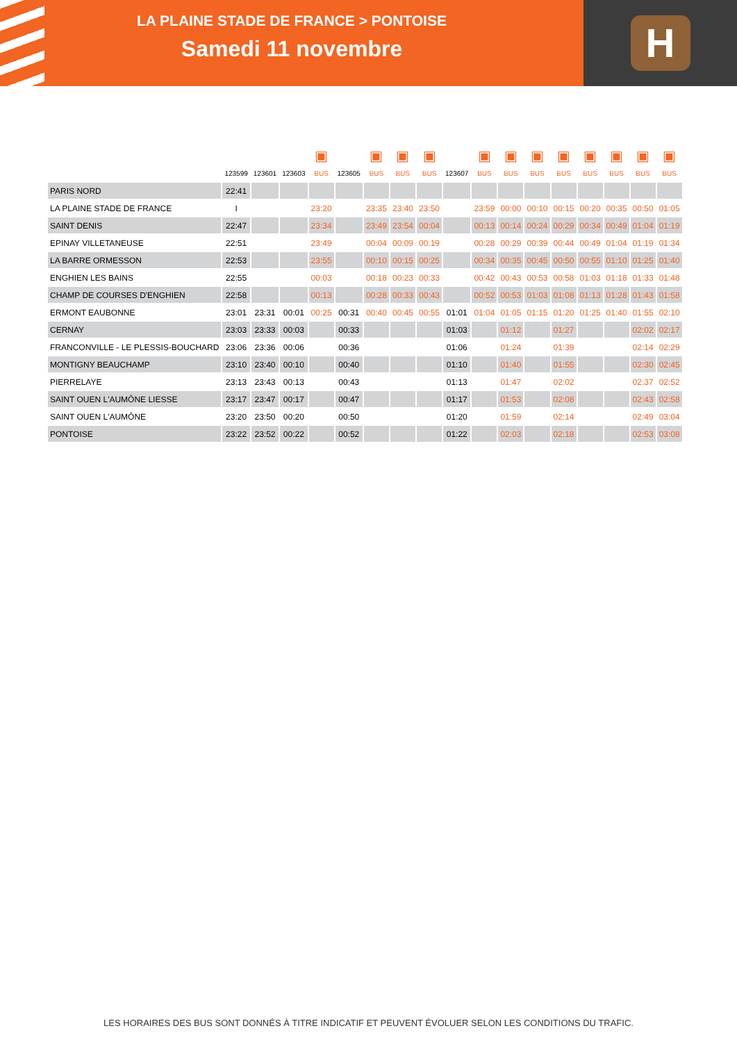LA PLAINE STADE DE FRANCE > PONTOISE
Samedi 11 novembre
H
| | | | | ▣ | | ▣ | ▣ | ▣ | | ▣ | ▣ | ▣ | ▣ | ▣ | ▣ | ▣ | ▣ |
| | 123599 | 123601 | 123603 | BUS | 123605 | BUS | BUS | BUS | 123607 | BUS | BUS | BUS | BUS | BUS | BUS | BUS | BUS |
| PARIS NORD | 22:41 | | | | | | | | | | | | | | | | |
| LA PLAINE STADE DE FRANCE | I | | | 23:20 | | 23:35 | 23:40 | 23:50 | | 23:59 | 00:00 | 00:10 | 00:15 | 00:20 | 00:35 | 00:50 | 01:05 |
| SAINT DENIS | 22:47 | | | 23:34 | | 23:49 | 23:54 | 00:04 | | 00:13 | 00:14 | 00:24 | 00:29 | 00:34 | 00:49 | 01:04 | 01:19 |
| EPINAY VILLETANEUSE | 22:51 | | | 23:49 | | 00:04 | 00:09 | 00:19 | | 00:28 | 00:29 | 00:39 | 00:44 | 00:49 | 01:04 | 01:19 | 01:34 |
| LA BARRE ORMESSON | 22:53 | | | 23:55 | | 00:10 | 00:15 | 00:25 | | 00:34 | 00:35 | 00:45 | 00:50 | 00:55 | 01:10 | 01:25 | 01:40 |
| ENGHIEN LES BAINS | 22:55 | | | 00:03 | | 00:18 | 00:23 | 00:33 | | 00:42 | 00:43 | 00:53 | 00:58 | 01:03 | 01:18 | 01:33 | 01:48 |
| CHAMP DE COURSES D'ENGHIEN | 22:58 | | | 00:13 | | 00:28 | 00:33 | 00:43 | | 00:52 | 00:53 | 01:03 | 01:08 | 01:13 | 01:28 | 01:43 | 01:58 |
| ERMONT EAUBONNE | 23:01 | 23:31 | 00:01 | 00:25 | 00:31 | 00:40 | 00:45 | 00:55 | 01:01 | 01:04 | 01:05 | 01:15 | 01:20 | 01:25 | 01:40 | 01:55 | 02:10 |
| CERNAY | 23:03 | 23:33 | 00:03 | | 00:33 | | | | 01:03 | | 01:12 | | 01:27 | | | 02:02 | 02:17 |
| FRANCONVILLE - LE PLESSIS-BOUCHARD | 23:06 | 23:36 | 00:06 | | 00:36 | | | | 01:06 | | 01:24 | | 01:39 | | | 02:14 | 02:29 |
| MONTIGNY BEAUCHAMP | 23:10 | 23:40 | 00:10 | | 00:40 | | | | 01:10 | | 01:40 | | 01:55 | | | 02:30 | 02:45 |
| PIERRELAYE | 23:13 | 23:43 | 00:13 | | 00:43 | | | | 01:13 | | 01:47 | | 02:02 | | | 02:37 | 02:52 |
| SAINT OUEN L'AUMÔNE LIESSE | 23:17 | 23:47 | 00:17 | | 00:47 | | | | 01:17 | | 01:53 | | 02:08 | | | 02:43 | 02:58 |
| SAINT OUEN L'AUMÔNE | 23:20 | 23:50 | 00:20 | | 00:50 | | | | 01:20 | | 01:59 | | 02:14 | | | 02:49 | 03:04 |
| PONTOISE | 23:22 | 23:52 | 00:22 | | 00:52 | | | | 01:22 | | 02:03 | | 02:18 | | | 02:53 | 03:08 |
LES HORAIRES DES BUS SONT DONNÉS À TITRE INDICATIF ET PEUVENT ÉVOLUER SELON LES CONDITIONS DU TRAFIC.